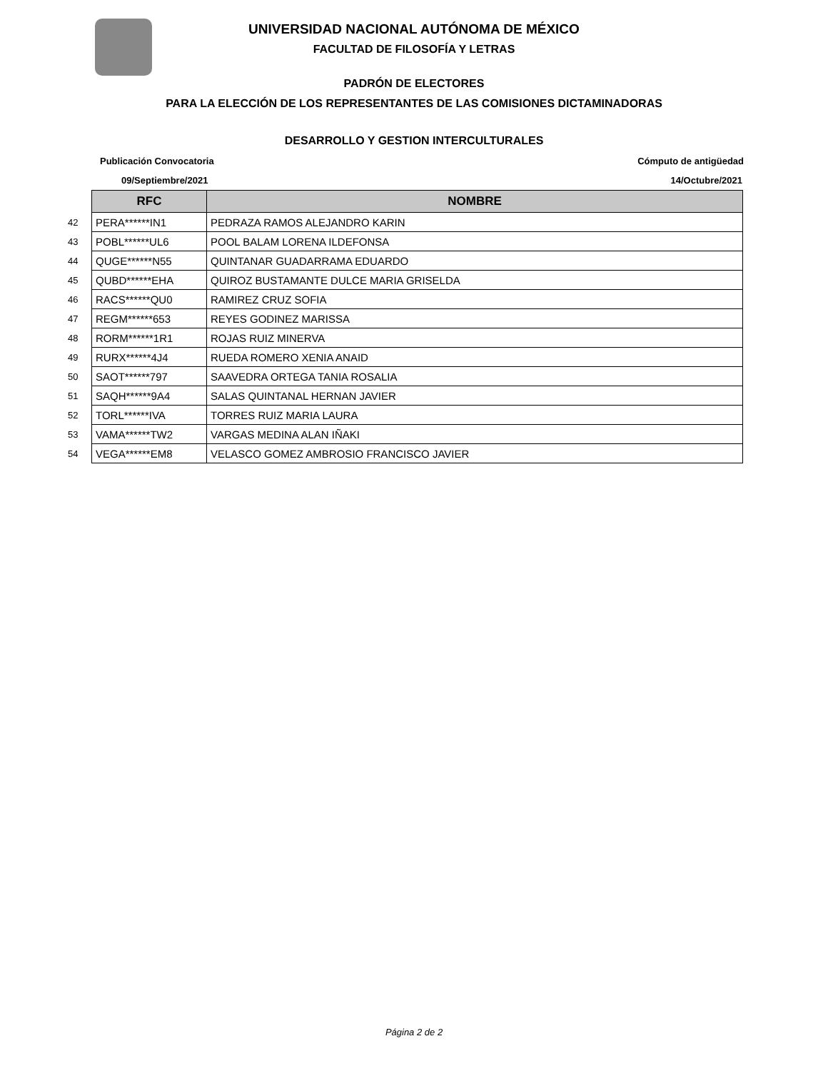UNIVERSIDAD NACIONAL AUTÓNOMA DE MÉXICO
FACULTAD DE FILOSOFÍA Y LETRAS
PADRÓN DE ELECTORES
PARA LA ELECCIÓN DE LOS REPRESENTANTES DE LAS COMISIONES DICTAMINADORAS
DESARROLLO Y GESTION INTERCULTURALES
Publicación Convocatoria Cómputo de antigüedad
09/Septiembre/2021 14/Octubre/2021
| | RFC | NOMBRE |
| 42 | PERA******IN1 | PEDRAZA RAMOS ALEJANDRO KARIN |
| 43 | POBL******UL6 | POOL BALAM LORENA ILDEFONSA |
| 44 | QUGE******N55 | QUINTANAR GUADARRAMA EDUARDO |
| 45 | QUBD******EHA | QUIROZ BUSTAMANTE DULCE MARIA GRISELDA |
| 46 | RACS******QU0 | RAMIREZ CRUZ SOFIA |
| 47 | REGM******653 | REYES GODINEZ MARISSA |
| 48 | RORM******1R1 | ROJAS RUIZ MINERVA |
| 49 | RURX******4J4 | RUEDA ROMERO XENIA ANAID |
| 50 | SAOT******797 | SAAVEDRA ORTEGA TANIA ROSALIA |
| 51 | SAQH******9A4 | SALAS QUINTANAL HERNAN JAVIER |
| 52 | TORL******IVA | TORRES RUIZ MARIA LAURA |
| 53 | VAMA******TW2 | VARGAS MEDINA ALAN IÑAKI |
| 54 | VEGA******EM8 | VELASCO GOMEZ AMBROSIO FRANCISCO JAVIER |
Página 2 de 2